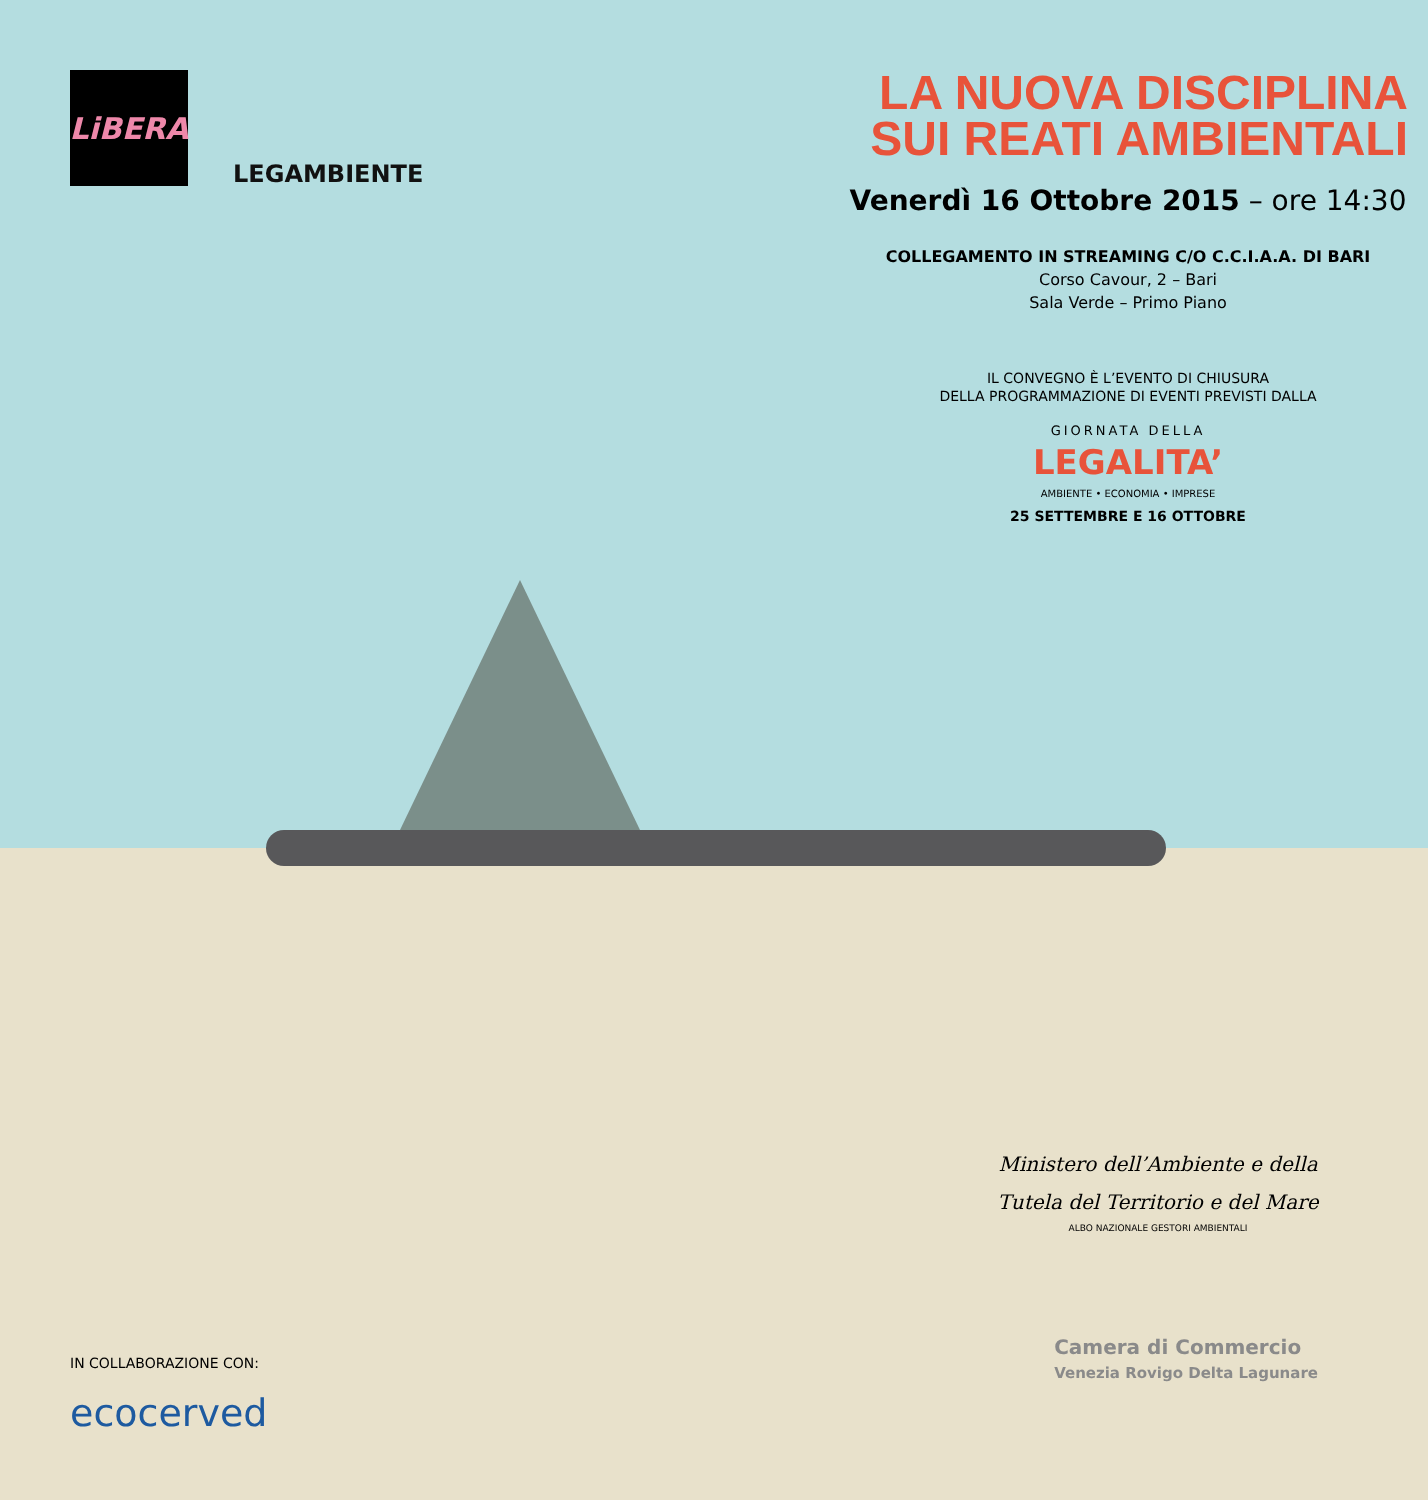LiBERA
LEGAMBIENTE
LA NUOVA DISCIPLINA
SUI REATI AMBIENTALI
Venerdì 16 Ottobre 2015 – ore 14:30
COLLEGAMENTO IN STREAMING C/O C.C.I.A.A. DI BARI
Corso Cavour, 2 – Bari
Sala Verde – Primo Piano
IL CONVEGNO È L’EVENTO DI CHIUSURA
DELLA PROGRAMMAZIONE DI EVENTI PREVISTI DALLA
GIORNATA DELLA
LEGALITA’
AMBIENTE • ECONOMIA • IMPRESE
25 SETTEMBRE E 16 OTTOBRE
Ministero dell’Ambiente e della
Tutela del Territorio e del Mare
ALBO NAZIONALE GESTORI AMBIENTALI
Camera di Commercio
Venezia Rovigo Delta Lagunare
IN COLLABORAZIONE CON:
ecocerved